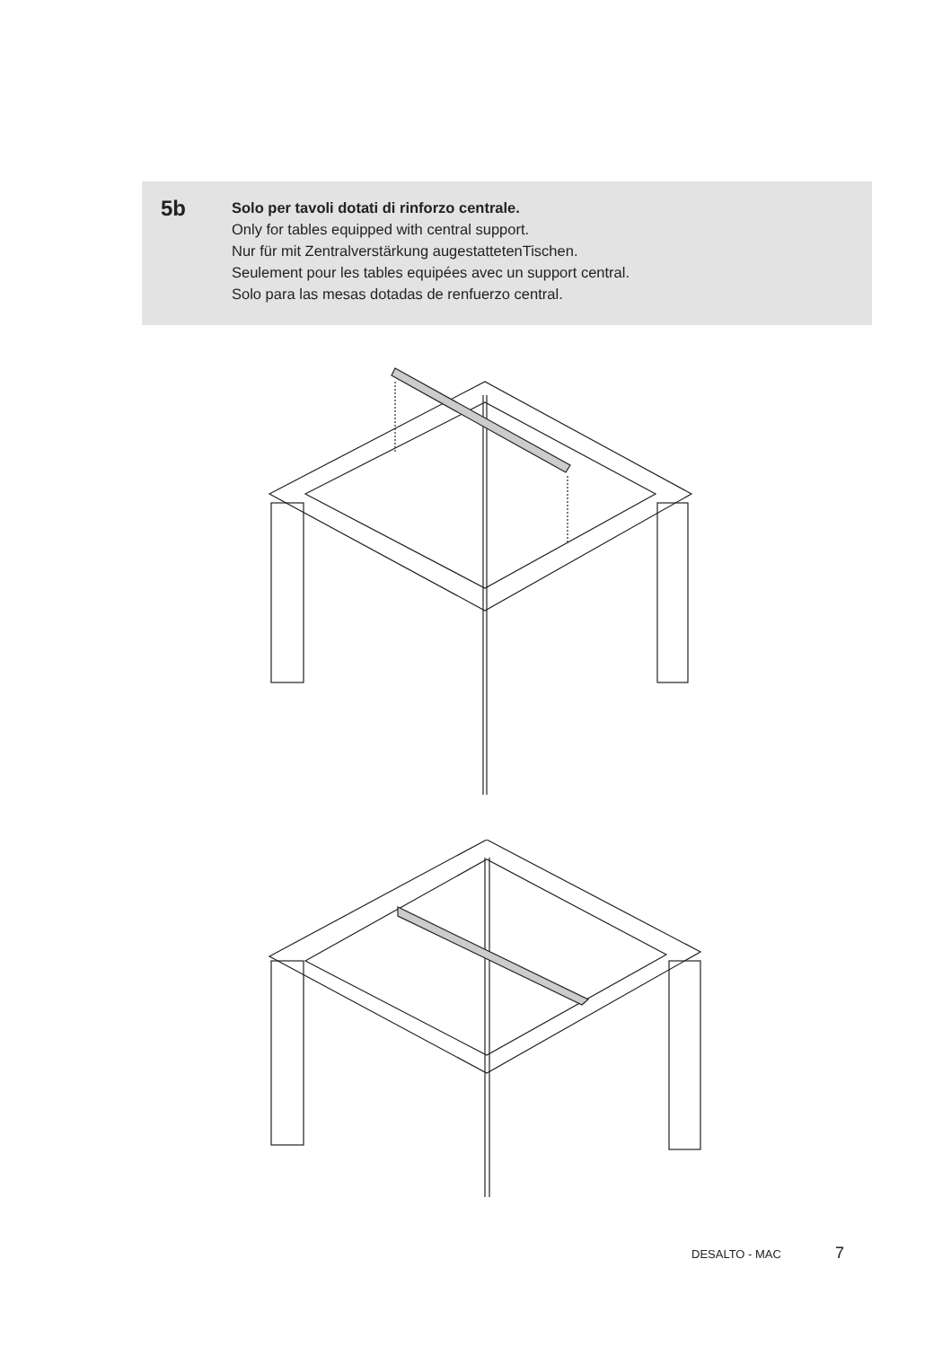5b
Solo per tavoli dotati di rinforzo centrale.
Only for tables equipped with central support.
Nur für mit Zentralverstärkung augestattetenTischen.
Seulement pour les tables equipées avec un support central.
Solo para las mesas dotadas de renfuerzo central.
DESALTO - MAC 7